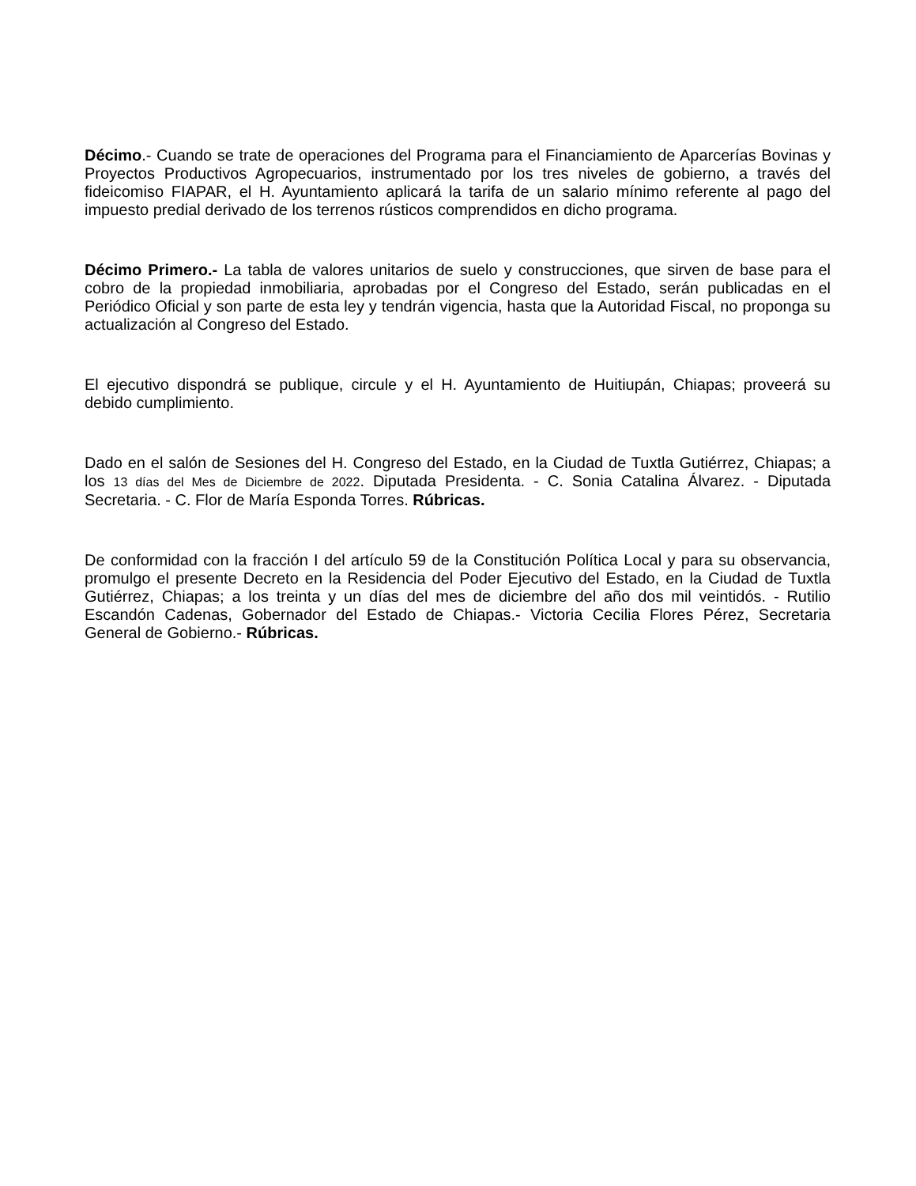Décimo.- Cuando se trate de operaciones del Programa para el Financiamiento de Aparcerías Bovinas y Proyectos Productivos Agropecuarios, instrumentado por los tres niveles de gobierno, a través del fideicomiso FIAPAR, el H. Ayuntamiento aplicará la tarifa de un salario mínimo referente al pago del impuesto predial derivado de los terrenos rústicos comprendidos en dicho programa.
Décimo Primero.- La tabla de valores unitarios de suelo y construcciones, que sirven de base para el cobro de la propiedad inmobiliaria, aprobadas por el Congreso del Estado, serán publicadas en el Periódico Oficial y son parte de esta ley y tendrán vigencia, hasta que la Autoridad Fiscal, no proponga su actualización al Congreso del Estado.
El ejecutivo dispondrá se publique, circule y el H. Ayuntamiento de Huitiupán, Chiapas; proveerá su debido cumplimiento.
Dado en el salón de Sesiones del H. Congreso del Estado, en la Ciudad de Tuxtla Gutiérrez, Chiapas; a los 13 días del Mes de Diciembre de 2022. Diputada Presidenta. - C. Sonia Catalina Álvarez. - Diputada Secretaria. - C. Flor de María Esponda Torres. Rúbricas.
De conformidad con la fracción I del artículo 59 de la Constitución Política Local y para su observancia, promulgo el presente Decreto en la Residencia del Poder Ejecutivo del Estado, en la Ciudad de Tuxtla Gutiérrez, Chiapas; a los treinta y un días del mes de diciembre del año dos mil veintidós. - Rutilio Escandón Cadenas, Gobernador del Estado de Chiapas.- Victoria Cecilia Flores Pérez, Secretaria General de Gobierno.- Rúbricas.